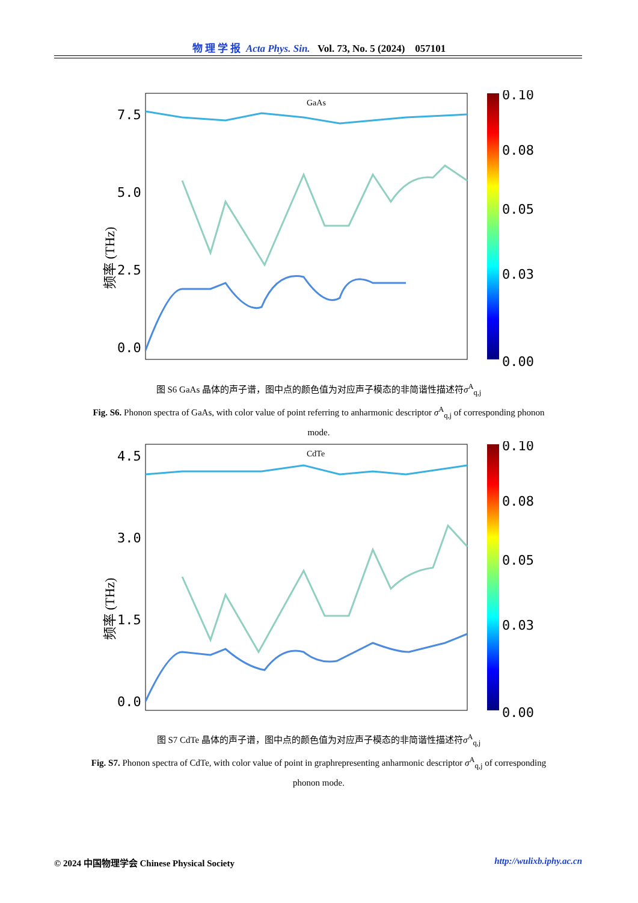物 理 学 报 Acta Phys. Sin. Vol. 73, No. 5 (2024) 057101
GaAs
7.5
5.0
2.5
0.0
频率 (THz)
0.10
0.08
0.05
0.03
0.00
图 S6 GaAs 晶体的声子谱，图中点的颜色值为对应声子模态的非简谐性描述符σ<sup>A</sup><sub>q,j</sub>
Fig. S6. Phonon spectra of GaAs, with color value of point referring to anharmonic descriptor σ<sup>A</sup><sub>q,j</sub> of corresponding phonon mode.
CdTe
4.5
3.0
1.5
0.0
频率 (THz)
0.10
0.08
0.05
0.03
0.00
图 S7 CdTe 晶体的声子谱，图中点的颜色值为对应声子模态的非简谐性描述符σ<sup>A</sup><sub>q,j</sub>
Fig. S7. Phonon spectra of CdTe, with color value of point in graphrepresenting anharmonic descriptor σ<sup>A</sup><sub>q,j</sub> of corresponding phonon mode.
© 2024 中国物理学会 Chinese Physical Society http://wulixb.iphy.ac.cn